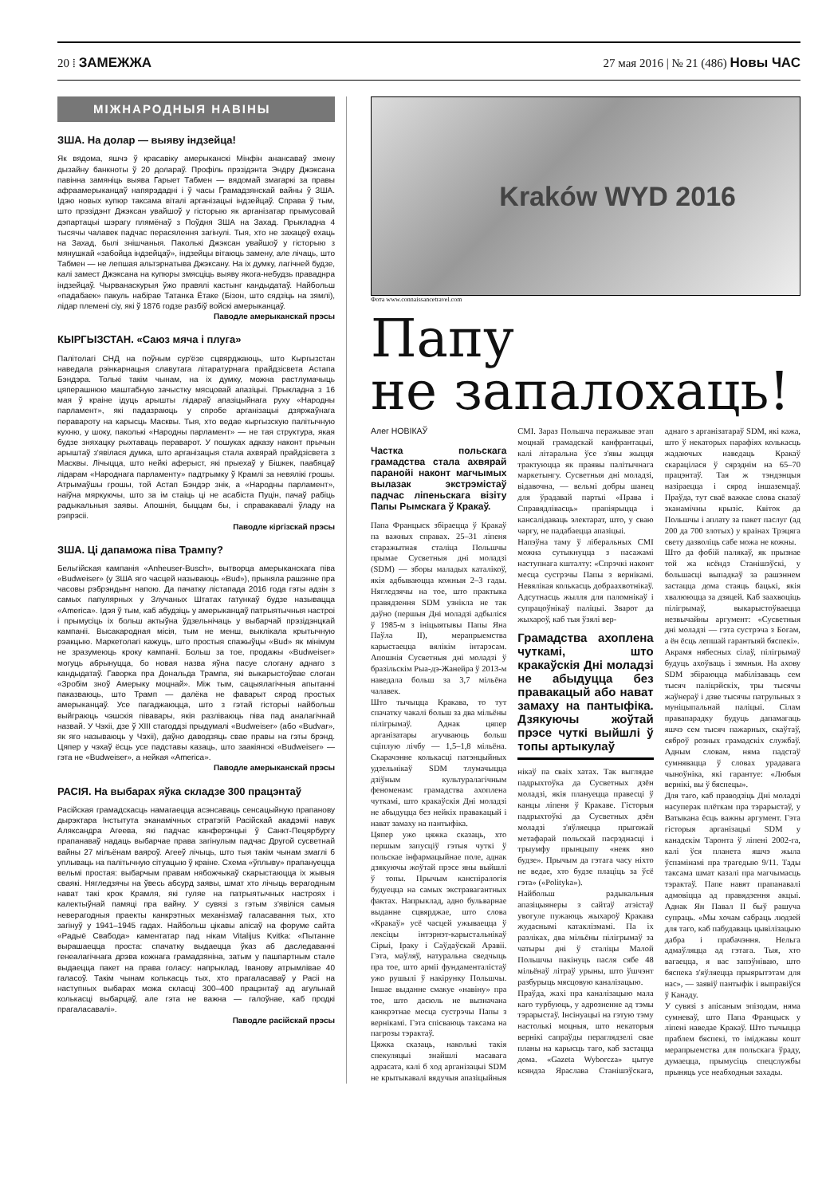20 ⁞ ЗАМЕЖЖА 27 мая 2016 | № 21 (486) Новы ЧАС
МІЖНАРОДНЫЯ НАВІНЫ
ЗША. На долар — выяву індзейца!
Як вядома, яшчэ ў красавіку амерыканскі Мінфін анансаваў змену дызайну банкноты ў 20 долараў. Профіль прэзідэнта Эндру Джэксана павінна замяніць выява Гарыет Табмен — вядомай змагаркі за правы афраамерыканцаў напярэдадні і ў часы Грамадзянскай вайны ў ЗША. Ідэю новых купюр таксама віталі арганізацыі індзейцаў. Справа ў тым, што прэзідэнт Джэксан увайшоў у гісторыю як арганізатар прымусовай дэпартацыі шэрагу плямёнаў з Поўдня ЗША на Захад. Прыкладна 4 тысячы чалавек падчас перасялення загінулі. Тыя, хто не захацеў ехаць на Захад, былі знішчаныя. Паколькі Джэксан увайшоў у гісторыю з мянушкай «забойца індзейцаў», індзейцы вітаюць замену, але лічаць, што Табмен — не лепшая альтэрнатыва Джэксану. На іх думку, лагічней будзе, калі замест Джэксана на купюры змясціць выяву якога-небудзь праваднра індзейцаў. Чырванаскурыя ўжо правялі кастынг кандыдатаў. Найбольш «падабаек» пакуль набірае Татанка Ётаке (Бізон, што сядзіць на зямлі), лідар племені сіу, які ў 1876 годзе разбіў войскі амерыканцаў.
Паводле амерыканскай прэсы
КЫРГЫЗСТАН. «Саюз мяча і плуга»
Палітолагі СНД на поўным сур'ёзе сцвярджаюць, што Кыргызстан наведала рэінкарнацыя славутага літаратурнага прайдзісвета Астапа Бэндэра. Толькі такім чынам, на іх думку, можна растлумачыць цяперашнюю маштабную зачыстку мясцовай апазіцыі. Прыкладна з 16 мая ў краіне ідуць арышты лідараў апазіцыйнага руху «Народны парламент», які падазраюць у спробе арганізацыі дзяржаўнага перавароту на карысць Масквы. Тыя, хто ведае кыргызскую палітычную кухню, у шоку, паколькі «Народны парламент» — не тая структура, якая будзе зняхацку рыхтаваць пераварот. У пошуках адказу наконт прычын арыштаў з'явілася думка, што арганізацыя стала ахвярай прайдзісвета з Масквы. Лічыцца, што нейкі аферыст, які прыехаў у Бішкек, паабяцаў лідарам «Народнага парламенту» падтрымку ў Крамлі за невялікі грошы. Атрымаўшы грошы, той Астап Бэндэр знік, а «Народны парламент», наіўна мяркуючы, што за ім стаіць ці не асабіста Пуцін, пачаў рабіць радыкальныя заявы. Апошнія, быццам бы, і справакавалі ўладу на рэпрэсіі.
Паводле кіргізскай прэсы
ЗША. Ці дапаможа піва Трампу?
Бельгійская кампанія «Anheuser-Busch», вытворца амерыканскага піва «Budweiser» (у ЗША яго часцей называюць «Bud»), прыняла рашэнне пра часовы рэбрэндынг напою. Да пачатку лістапада 2016 года гэты адзін з самых папулярных у Злучаных Штатах гатункаў будзе называцца «America». Ідэя ў тым, каб абудзіць у амерыканцаў патрыятычныя настроі і прымусіць іх больш актыўна ўдзельнічаць у выбарчай прэзідэнцкай кампаніі. Высакародная місія, тым не менш, выклікала крытычную рэакцыю. Маркетолагі кажуць, што простыя спажыўцы «Bud» як мінімум не зразумеюць кроку кампаніі. Больш за тое, продажы «Budweiser» могуць абрынуцца, бо новая назва яўна пасуе слогану аднаго з кандыдатаў. Гаворка пра Дональда Трампа, які выкарыстоўвае слоган «Зробім зноў Амерыку моцнай». Між тым, сацыялагічныя апытанні паказваюць, што Трамп — далёка не фаварыт сярод простых амерыканцаў. Усе пагаджаюцца, што з гэтай гісторыі найбольш выйграюць чэшскія півавары, якія разліваюць піва пад аналагічнай назвай. У Чэхіі, дзе ў XIII стагоддзі прыдумалі «Budweiser» (або «Budvar», як яго называюць у Чэхіі), даўно даводзяць свае правы на гэты брэнд. Цяпер у чэхаў ёсць усе падставы казаць, што заакіянскі «Budweiser» — гэта не «Budweiser», а нейкая «America».
Паводле амерыканскай прэсы
РАСІЯ. На выбарах яўка складзе 300 працэнтаў
Расійская грамадскасць намагаецца асэнсаваць сенсацыйную прапанову дырэктара Інстытута эканамічных стратэгій Расійскай акадэміі навук Аляксандра Агеева, які падчас канферэнцыі ў Санкт-Пецярбургу прапанаваў надаць выбарчае права загінулым падчас Другой сусветнай вайны 27 мільёнам ваяроў. Агееў лічыць, што тыя такім чынам змаглі б уплываць на палітычную сітуацыю ў краіне. Схема «ўплыву» прапануецца вельмі простая: выбарчым правам нябожчыкаў скарыстаюцца іх жывыя сваякі. Нягледзячы на ўвесь абсурд заявы, шмат хто лічыць верагодным нават такі крок Крамля, які гуляе на патрыятычных настроях і калектыўнай памяці пра вайну. У сувязі з гэтым з'явіліся самыя неверагодныя праекты канкрэтных механізмаў галасавання тых, хто загінуў у 1941–1945 гадах. Найбольш цікавы апісаў на форуме сайта «Радыё Свабода» каментатар пад нікам Vitalijus Kvitka: «Пытанне вырашаецца проста: спачатку выдаецца ўказ аб даследаванні генеалагічнага дрэва кожнага грамадзяніна, затым у пашпартным стале выдаецца пакет на права голасу: напрыклад, Іванову атрымлівае 40 галасоў. Такім чынам колькасць тых, хто прагаласаваў у Расіі на наступных выбарах можа скласці 300–400 працэнтаў ад агульнай колькасці выбарцаў, але гэта не важна — галоўнае, каб продкі прагаласавалі».
Паводле расійскай прэсы
Kraków WYD 2016
Фота www.connaissancetravel.com
Папу
не запалохаць!
Алег НОВІКАЎ
Частка польскага грамадства стала ахвярай паранойі наконт магчымых вылазак экстрэмістаў падчас ліпеньскага візіту Папы Рымскага ў Кракаў.
Папа Францыск збіраецца ў Кракаў па важных справах. 25–31 ліпеня старажытная сталіца Польшчы прымае Сусветныя дні моладзі (SDM) — зборы маладых каталікоў, якія адбываюцца кожныя 2–3 гады. Нягледзячы на тое, што практыка правядзення SDM узнікла не так даўно (першыя Дні моладзі адбыліся ў 1985-м з ініцыятывы Папы Яна Паўла II), мерапрыемства карыстаецца вялікім інтарэсам. Апошнія Сусветныя дні моладзі ў бразільскім Рыа-дэ-Жанейра ў 2013-м наведала больш за 3,7 мільёна чалавек.
Што тычыцца Кракава, то тут спачатку чакалі больш за два мільёны пілігрымаў. Аднак цяпер арганізатары агучваюць больш сціплую лічбу — 1,5–1,8 мільёна. Скарачэнне колькасці патэнцыйных удзельнікаў SDM тлумачыцца дзіўным культуралагічным феноменам: грамадства ахоплена чуткамі, што кракаўскія Дні моладзі не абыдуцца без нейкіх правакацый і нават замаху на пантыфіка.
Цяпер ужо цяжка сказаць, хто першым запусціў гэтыя чуткі ў польскае інфармацыйнае поле, аднак дзякуючы жоўтай прэсе яны выйшлі ў топы. Прычым канспіралогія будуецца на самых экстравагантных фактах. Напрыклад, адно бульварнае выданне сцвярджае, што слова «Кракаў» усё часцей ужываецца ў лексіцы інтэрнэт-карыстальнікаў Сірыі, Іраку і Саўдаўскай Аравіі. Гэта, маўляў, натуральна сведчыць пра тое, што арміі фундаменталістаў ужо рушылі ў накірунку Польшчы. Іншае выданне смакуе «навіну» пра тое, што дасюль не вызначана канкрэтнае месца сустрэчы Папы з вернікамі. Гэта спісваюць таксама на пагрозы тэрактаў.
Цяжка сказаць, наколькі такія спекуляцыі знайшлі масавага адрасата, калі б ход арганізацыі SDM не крытыкавалі вядучыя апазіцыйныя СМІ. Зараз Польшча перажывае этап моцнай грамадскай канфрантацыі, калі літаральна ўсе з'явы жыцця трактуюцца як праявы палітычнага маркетынгу. Сусветныя дні моладзі, відавочна, — вельмі добры шанец для ўрадавай партыі «Права і Справядлівасць» прапіярыцца і кансалідаваць электарат, што, у сваю чаргу, не падабаецца апазіцыі.
Напэўна таму ў ліберальных СМІ можна сутыкнуцца з пасажамі наступнага кшталту: «Спрэчкі наконт месца сустрэчы Папы з вернікамі. Невялікая колькасць добраахвотнікаў. Адсутнасць жылля для паломнікаў і супрацоўнікаў паліцыі. Зварот да жыхароў, каб тыя ўзялі вер-
Грамадства ахоплена чуткамі, што кракаўскія Дні моладзі не абыдуцца без правакацый або нават замаху на пантыфіка. Дзякуючы жоўтай прэсе чуткі выйшлі ў топы артыкулаў
нікаў па сваіх хатах. Так выглядае падрыхтоўка да Сусветных дзён моладзі, якія плануецца правесці ў канцы ліпеня ў Кракаве. Гісторыя падрыхтоўкі да Сусветных дзён моладзі з'яўляецца прыгожай метафарай польскай пасрэднасці і трыумфу прынцыпу «неяк яно будзе». Прычым да гэтага часу ніхто не ведае, хто будзе плаціць за ўсё гэта» («Polityka»).
Найбольш радыкальныя апазіцыянеры з сайтаў атэістаў увогуле пужаюць жыхароў Кракава жудаснымі катаклізмамі. Па іх разліках, два мільёны пілігрымаў за чатыры дні ў сталіцы Малой Польшчы пакінуць пасля сябе 48 мільёнаў літраў урыны, што ўшчэнт разбурыць мясцовую каналізацыю.
Праўда, жахі пра каналізацыю мала каго турбуюць, у адрозненне ад тэмы тэрарыстаў. Інсінуацыі на гэтую тэму настолькі моцныя, што некаторыя вернікі сапраўды пераглядзелі свае планы на карысць таго, каб застацца дома. «Gazeta Wyborcza» цытуе ксяндза Яраслава Станішэўскага, аднаго з арганізатараў SDM, які кажа, што ў некаторых парафіях колькасць жадаючых наведаць Кракаў скарацілася ў сярэднім на 65–70 працэнтаў. Тая ж тэндэнцыя назіраецца і сярод іншаземцаў. Праўда, тут сваё важкае слова сказаў эканамічны крызіс. Квіток да Польшчы і аплату за пакет паслуг (ад 200 да 700 злотых) у краінах Трэцяга свету дазволіць сабе можа не кожны.
Што да фобій палякаў, як прызнае той жа ксёндз Станішэўскі, у большасці выпадкаў за рашэннем застацца дома стаяць бацькі, якія хвалююцца за дзяцей. Каб заахвоціць пілігрымаў, выкарыстоўваецца незвычайны аргумент: «Сусветныя дні моладзі — гэта сустрэча з Богам, а ён ёсць лепшай гарантыяй бяспекі».
Акрамя нябесных сілаў, пілігрымаў будуць ахоўваць і зямныя. На ахову SDM збіраюцца мабілізаваць сем тысяч паліцэйскіх, тры тысячы жаўнераў і дзве тысячы патрульных з муніцыпальнай паліцыі. Сілам правапарадку будуць дапамагаць яшчэ сем тысяч пажарных, скаўтаў, сяброў розных грамадскіх службаў. Адным словам, няма падстаў сумнявацца ў словах урадавага чыноўніка, які гарантуе: «Любыя вернікі, вы ў бяспецы».
Для таго, каб праводзіць Дні моладзі насуперак плёткам пра тэрарыстаў, у Ватыкана ёсць важны аргумент. Гэта гісторыя арганізацыі SDM у канадскім Таронта ў ліпені 2002-га, калі ўся планета яшчэ жыла ўспамінамі пра трагедыю 9/11. Тады таксама шмат казалі пра магчымасць тэрактаў. Папе навят прапанавалі адмовіцца ад правядзення акцыі. Аднак Ян Павал II быў рашуча супраць. «Мы хочам сабраць людзей для таго, каб пабудаваць цывілізацыю дабра і прабачэння. Нельга адмаўляцца ад гэтага. Тыя, хто вагаецца, я вас запэўніваю, што бяспека з'яўляецца прыярытэтам для нас», — заявіў пантыфік і выправіўся ў Канаду.
У сувязі з апісаным эпізодам, няма сумневаў, што Папа Францыск у ліпені наведае Кракаў. Што тычыцца праблем бяспекі, то іміджавы кошт мерапрыемства для польскага ўраду, думаецца, прымусіць спецслужбы прыняць усе неабходныя захады.